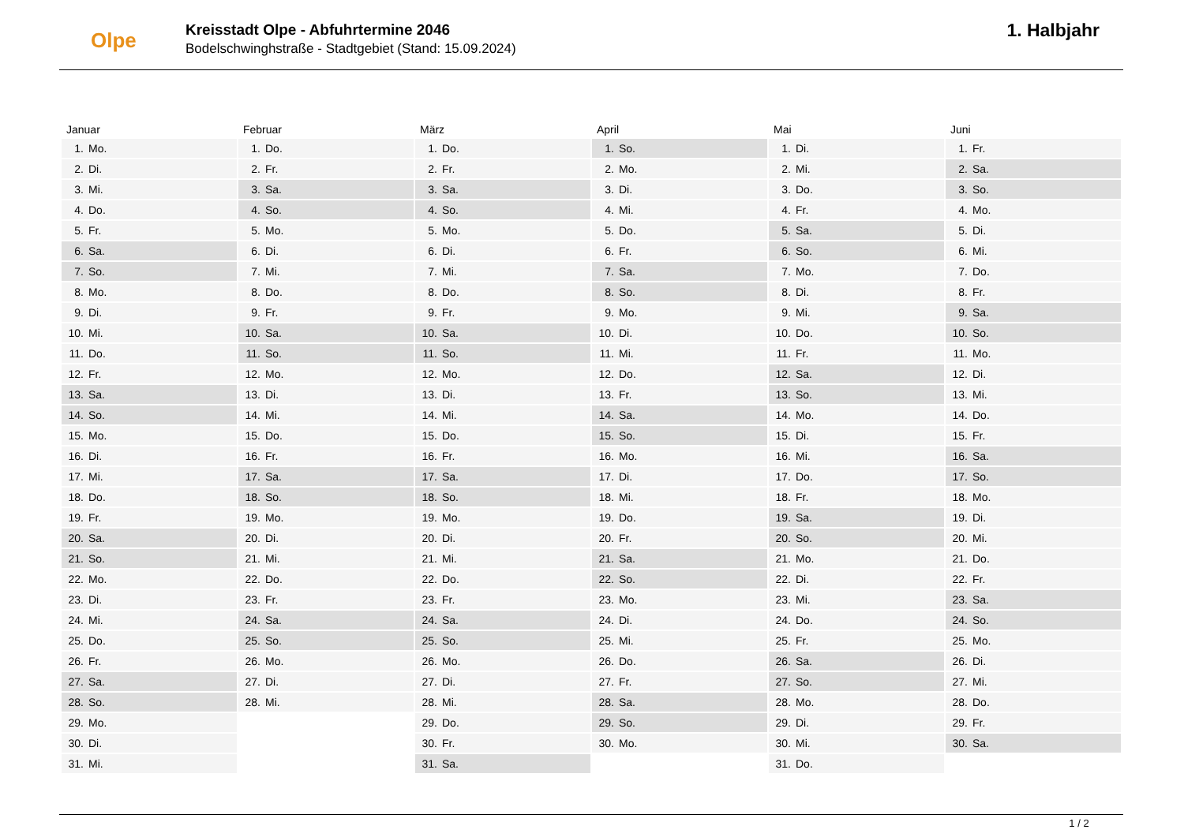Olpe
Kreisstadt Olpe - Abfuhrtermine 2046
Bodelschwinghstraße - Stadtgebiet (Stand: 15.09.2024)
1. Halbjahr
| Januar | Februar | März | April | Mai | Juni |
| --- | --- | --- | --- | --- | --- |
| 1. Mo. | 1. Do. | 1. Do. | 1. So. | 1. Di. | 1. Fr. |
| 2. Di. | 2. Fr. | 2. Fr. | 2. Mo. | 2. Mi. | 2. Sa. |
| 3. Mi. | 3. Sa. | 3. Sa. | 3. Di. | 3. Do. | 3. So. |
| 4. Do. | 4. So. | 4. So. | 4. Mi. | 4. Fr. | 4. Mo. |
| 5. Fr. | 5. Mo. | 5. Mo. | 5. Do. | 5. Sa. | 5. Di. |
| 6. Sa. | 6. Di. | 6. Di. | 6. Fr. | 6. So. | 6. Mi. |
| 7. So. | 7. Mi. | 7. Mi. | 7. Sa. | 7. Mo. | 7. Do. |
| 8. Mo. | 8. Do. | 8. Do. | 8. So. | 8. Di. | 8. Fr. |
| 9. Di. | 9. Fr. | 9. Fr. | 9. Mo. | 9. Mi. | 9. Sa. |
| 10. Mi. | 10. Sa. | 10. Sa. | 10. Di. | 10. Do. | 10. So. |
| 11. Do. | 11. So. | 11. So. | 11. Mi. | 11. Fr. | 11. Mo. |
| 12. Fr. | 12. Mo. | 12. Mo. | 12. Do. | 12. Sa. | 12. Di. |
| 13. Sa. | 13. Di. | 13. Di. | 13. Fr. | 13. So. | 13. Mi. |
| 14. So. | 14. Mi. | 14. Mi. | 14. Sa. | 14. Mo. | 14. Do. |
| 15. Mo. | 15. Do. | 15. Do. | 15. So. | 15. Di. | 15. Fr. |
| 16. Di. | 16. Fr. | 16. Fr. | 16. Mo. | 16. Mi. | 16. Sa. |
| 17. Mi. | 17. Sa. | 17. Sa. | 17. Di. | 17. Do. | 17. So. |
| 18. Do. | 18. So. | 18. So. | 18. Mi. | 18. Fr. | 18. Mo. |
| 19. Fr. | 19. Mo. | 19. Mo. | 19. Do. | 19. Sa. | 19. Di. |
| 20. Sa. | 20. Di. | 20. Di. | 20. Fr. | 20. So. | 20. Mi. |
| 21. So. | 21. Mi. | 21. Mi. | 21. Sa. | 21. Mo. | 21. Do. |
| 22. Mo. | 22. Do. | 22. Do. | 22. So. | 22. Di. | 22. Fr. |
| 23. Di. | 23. Fr. | 23. Fr. | 23. Mo. | 23. Mi. | 23. Sa. |
| 24. Mi. | 24. Sa. | 24. Sa. | 24. Di. | 24. Do. | 24. So. |
| 25. Do. | 25. So. | 25. So. | 25. Mi. | 25. Fr. | 25. Mo. |
| 26. Fr. | 26. Mo. | 26. Mo. | 26. Do. | 26. Sa. | 26. Di. |
| 27. Sa. | 27. Di. | 27. Di. | 27. Fr. | 27. So. | 27. Mi. |
| 28. So. | 28. Mi. | 28. Mi. | 28. Sa. | 28. Mo. | 28. Do. |
| 29. Mo. | | 29. Do. | 29. So. | 29. Di. | 29. Fr. |
| 30. Di. | | 30. Fr. | 30. Mo. | 30. Mi. | 30. Sa. |
| 31. Mi. | | 31. Sa. | | 31. Do. | |
1 / 2